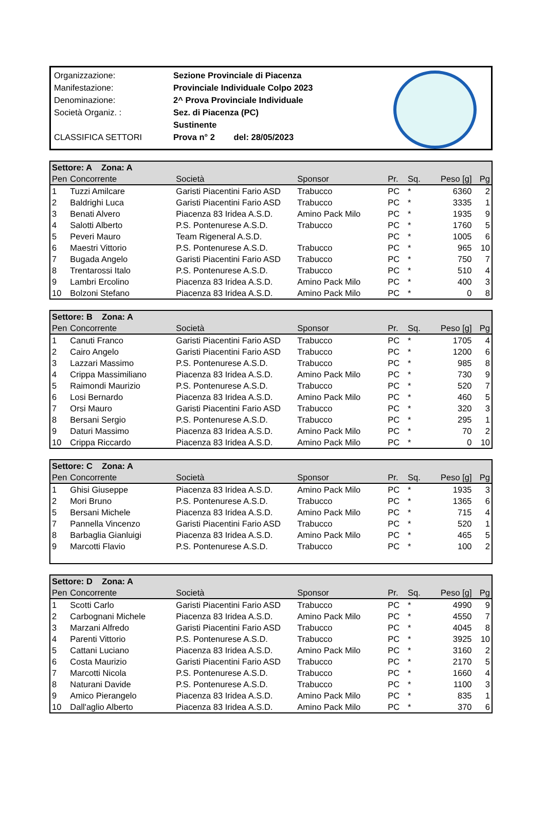| Organizzazione: | Sezione Provinciale di Piacenza |
| Manifestazione: | Provinciale Individuale Colpo 2023 |
| Denominazione: | 2^ Prova Provinciale Individuale |
| Società Organiz. : | Sez. di Piacenza (PC) |
| | Sustinente |
| CLASSIFICA SETTORI | Prova n° 2 del: 28/05/2023 |
| Settore: A Zona: A | | | | | | | |
| Pen | Concorrente | Società | Sponsor | Pr. | Sq. | Peso [g] | Pg |
| 1 | Tuzzi Amilcare | Garisti Piacentini Fario ASD | Trabucco | PC | * | 6360 | 2 |
| 2 | Baldrighi Luca | Garisti Piacentini Fario ASD | Trabucco | PC | * | 3335 | 1 |
| 3 | Benati Alvero | Piacenza 83 Iridea A.S.D. | Amino Pack Milo | PC | * | 1935 | 9 |
| 4 | Salotti Alberto | P.S. Pontenurese A.S.D. | Trabucco | PC | * | 1760 | 5 |
| 5 | Peveri Mauro | Team Rigeneral A.S.D. | | PC | * | 1005 | 6 |
| 6 | Maestri Vittorio | P.S. Pontenurese A.S.D. | Trabucco | PC | * | 965 | 10 |
| 7 | Bugada Angelo | Garisti Piacentini Fario ASD | Trabucco | PC | * | 750 | 7 |
| 8 | Trentarossi Italo | P.S. Pontenurese A.S.D. | Trabucco | PC | * | 510 | 4 |
| 9 | Lambri Ercolino | Piacenza 83 Iridea A.S.D. | Amino Pack Milo | PC | * | 400 | 3 |
| 10 | Bolzoni Stefano | Piacenza 83 Iridea A.S.D. | Amino Pack Milo | PC | * | 0 | 8 |
| Settore: B Zona: A | | | | | | | |
| Pen | Concorrente | Società | Sponsor | Pr. | Sq. | Peso [g] | Pg |
| 1 | Canuti Franco | Garisti Piacentini Fario ASD | Trabucco | PC | * | 1705 | 4 |
| 2 | Cairo Angelo | Garisti Piacentini Fario ASD | Trabucco | PC | * | 1200 | 6 |
| 3 | Lazzari Massimo | P.S. Pontenurese A.S.D. | Trabucco | PC | * | 985 | 8 |
| 4 | Crippa Massimiliano | Piacenza 83 Iridea A.S.D. | Amino Pack Milo | PC | * | 730 | 9 |
| 5 | Raimondi Maurizio | P.S. Pontenurese A.S.D. | Trabucco | PC | * | 520 | 7 |
| 6 | Losi Bernardo | Piacenza 83 Iridea A.S.D. | Amino Pack Milo | PC | * | 460 | 5 |
| 7 | Orsi Mauro | Garisti Piacentini Fario ASD | Trabucco | PC | * | 320 | 3 |
| 8 | Bersani Sergio | P.S. Pontenurese A.S.D. | Trabucco | PC | * | 295 | 1 |
| 9 | Daturi Massimo | Piacenza 83 Iridea A.S.D. | Amino Pack Milo | PC | * | 70 | 2 |
| 10 | Crippa Riccardo | Piacenza 83 Iridea A.S.D. | Amino Pack Milo | PC | * | 0 | 10 |
| Settore: C Zona: A | | | | | | | |
| Pen | Concorrente | Società | Sponsor | Pr. | Sq. | Peso [g] | Pg |
| 1 | Ghisi Giuseppe | Piacenza 83 Iridea A.S.D. | Amino Pack Milo | PC | * | 1935 | 3 |
| 2 | Mori Bruno | P.S. Pontenurese A.S.D. | Trabucco | PC | * | 1365 | 6 |
| 5 | Bersani Michele | Piacenza 83 Iridea A.S.D. | Amino Pack Milo | PC | * | 715 | 4 |
| 7 | Pannella Vincenzo | Garisti Piacentini Fario ASD | Trabucco | PC | * | 520 | 1 |
| 8 | Barbaglia Gianluigi | Piacenza 83 Iridea A.S.D. | Amino Pack Milo | PC | * | 465 | 5 |
| 9 | Marcotti Flavio | P.S. Pontenurese A.S.D. | Trabucco | PC | * | 100 | 2 |
| Settore: D Zona: A | | | | | | | |
| Pen | Concorrente | Società | Sponsor | Pr. | Sq. | Peso [g] | Pg |
| 1 | Scotti Carlo | Garisti Piacentini Fario ASD | Trabucco | PC | * | 4990 | 9 |
| 2 | Carbognani Michele | Piacenza 83 Iridea A.S.D. | Amino Pack Milo | PC | * | 4550 | 7 |
| 3 | Marzani Alfredo | Garisti Piacentini Fario ASD | Trabucco | PC | * | 4045 | 8 |
| 4 | Parenti Vittorio | P.S. Pontenurese A.S.D. | Trabucco | PC | * | 3925 | 10 |
| 5 | Cattani Luciano | Piacenza 83 Iridea A.S.D. | Amino Pack Milo | PC | * | 3160 | 2 |
| 6 | Costa Maurizio | Garisti Piacentini Fario ASD | Trabucco | PC | * | 2170 | 5 |
| 7 | Marcotti Nicola | P.S. Pontenurese A.S.D. | Trabucco | PC | * | 1660 | 4 |
| 8 | Naturani Davide | P.S. Pontenurese A.S.D. | Trabucco | PC | * | 1100 | 3 |
| 9 | Amico Pierangelo | Piacenza 83 Iridea A.S.D. | Amino Pack Milo | PC | * | 835 | 1 |
| 10 | Dall'aglio Alberto | Piacenza 83 Iridea A.S.D. | Amino Pack Milo | PC | * | 370 | 6 |